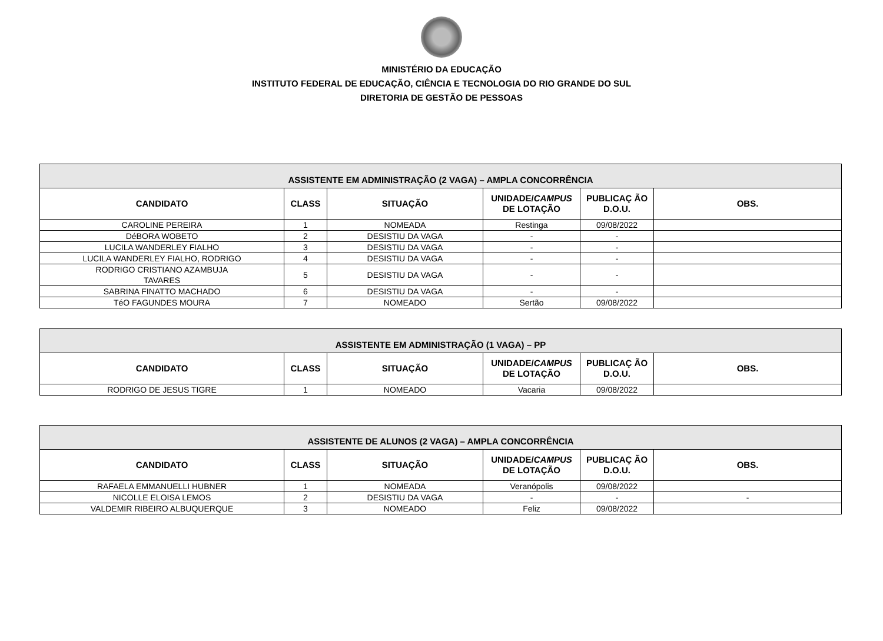MINISTÉRIO DA EDUCAÇÃO
INSTITUTO FEDERAL DE EDUCAÇÃO, CIÊNCIA E TECNOLOGIA DO RIO GRANDE DO SUL
DIRETORIA DE GESTÃO DE PESSOAS
| ASSISTENTE EM ADMINISTRAÇÃO (2 VAGA) – AMPLA CONCORRÊNCIA | | | | | |
| --- | --- | --- | --- | --- | --- |
| CANDIDATO | CLASS | SITUAÇÃO | UNIDADE/ CAMPUS DE LOTAÇÃO | PUBLICAÇ ÃO D.O.U. | OBS. |
| CAROLINE PEREIRA | 1 | NOMEADA | Restinga | 09/08/2022 | |
| DéBORA WOBETO | 2 | DESISTIU DA VAGA | - | - | |
| LUCILA WANDERLEY FIALHO | 3 | DESISTIU DA VAGA | - | - | |
| LUCILA WANDERLEY FIALHO, RODRIGO | 4 | DESISTIU DA VAGA | - | - | |
| RODRIGO CRISTIANO AZAMBUJA TAVARES | 5 | DESISTIU DA VAGA | - | - | |
| SABRINA FINATTO MACHADO | 6 | DESISTIU DA VAGA | - | - | |
| TéO FAGUNDES MOURA | 7 | NOMEADO | Sertão | 09/08/2022 | |
| ASSISTENTE EM ADMINISTRAÇÃO (1 VAGA) – PP | | | | | |
| --- | --- | --- | --- | --- | --- |
| CANDIDATO | CLASS | SITUAÇÃO | UNIDADE/ CAMPUS DE LOTAÇÃO | PUBLICAÇ ÃO D.O.U. | OBS. |
| RODRIGO DE JESUS TIGRE | 1 | NOMEADO | Vacaria | 09/08/2022 | |
| ASSISTENTE DE ALUNOS (2 VAGA) – AMPLA CONCORRÊNCIA | | | | | |
| --- | --- | --- | --- | --- | --- |
| CANDIDATO | CLASS | SITUAÇÃO | UNIDADE/ CAMPUS DE LOTAÇÃO | PUBLICAÇ ÃO D.O.U. | OBS. |
| RAFAELA EMMANUELLI HUBNER | 1 | NOMEADA | Veranópolis | 09/08/2022 | |
| NICOLLE ELOISA LEMOS | 2 | DESISTIU DA VAGA | - | - | - |
| VALDEMIR RIBEIRO ALBUQUERQUE | 3 | NOMEADO | Feliz | 09/08/2022 | |